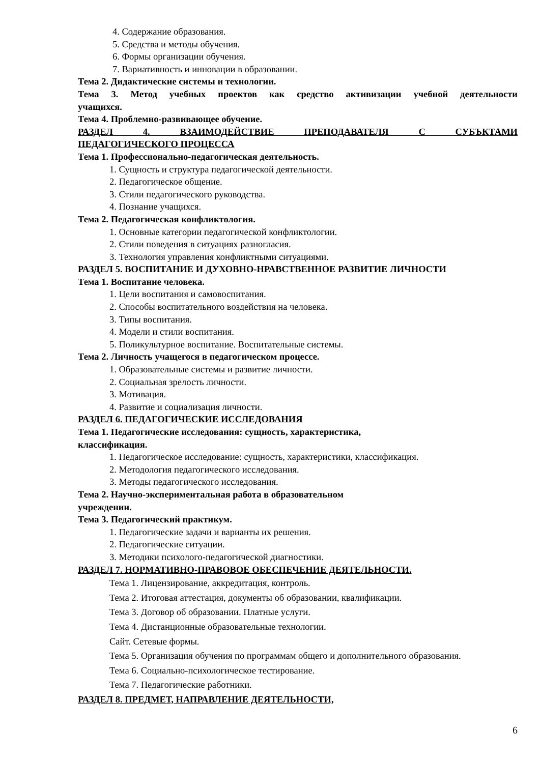4. Содержание образования.
5. Средства и методы обучения.
6. Формы организации обучения.
7. Вариативность и инновации в образовании.
Тема 2. Дидактические системы и технологии.
Тема 3. Метод учебных проектов как средство активизации учебной деятельности
учащихся.
Тема 4. Проблемно-развивающее обучение.
РАЗДЕЛ 4. ВЗАИМОДЕЙСТВИЕ ПРЕПОДАВАТЕЛЯ С СУБЪКТАМИ
ПЕДАГОГИЧЕСКОГО ПРОЦЕССА
Тема 1. Профессионально-педагогическая деятельность.
1. Сущность и структура педагогической деятельности.
2. Педагогическое общение.
3. Стили педагогического руководства.
4. Познание учащихся.
Тема 2. Педагогическая конфликтология.
1. Основные категории педагогической конфликтологии.
2. Стили поведения в ситуациях разногласия.
3. Технология управления конфликтными ситуациями.
РАЗДЕЛ 5. ВОСПИТАНИЕ И ДУХОВНО-НРАВСТВЕННОЕ РАЗВИТИЕ ЛИЧНОСТИ
Тема 1. Воспитание человека.
1. Цели воспитания и самовоспитания.
2. Способы воспитательного воздействия на человека.
3. Типы воспитания.
4. Модели и стили воспитания.
5. Поликультурное воспитание. Воспитательные системы.
Тема 2. Личность учащегося в педагогическом процессе.
1. Образовательные системы и развитие личности.
2. Социальная зрелость личности.
3. Мотивация.
4. Развитие и социализация личности.
РАЗДЕЛ 6. ПЕДАГОГИЧЕСКИЕ ИССЛЕДОВАНИЯ
Тема 1. Педагогические исследования: сущность, характеристика,
классификация.
1. Педагогическое исследование: сущность, характеристики, классификация.
2. Методология педагогического исследования.
3. Методы педагогического исследования.
Тема 2. Научно-экспериментальная работа в образовательном
учреждении.
Тема 3. Педагогический практикум.
1. Педагогические задачи и варианты их решения.
2. Педагогические ситуации.
3. Методики психолого-педагогической диагностики.
РАЗДЕЛ 7. НОРМАТИВНО-ПРАВОВОЕ ОБЕСПЕЧЕНИЕ ДЕЯТЕЛЬНОСТИ.
Тема 1. Лицензирование, аккредитация, контроль.
Тема 2. Итоговая аттестация, документы об образовании, квалификации.
Тема 3. Договор об образовании. Платные услуги.
Тема 4. Дистанционные образовательные технологии.
Сайт. Сетевые формы.
Тема 5. Организация обучения по программам общего и дополнительного образования.
Тема 6. Социально-психологическое тестирование.
Тема 7. Педагогические работники.
РАЗДЕЛ 8. ПРЕДМЕТ, НАПРАВЛЕНИЕ ДЕЯТЕЛЬНОСТИ,
6